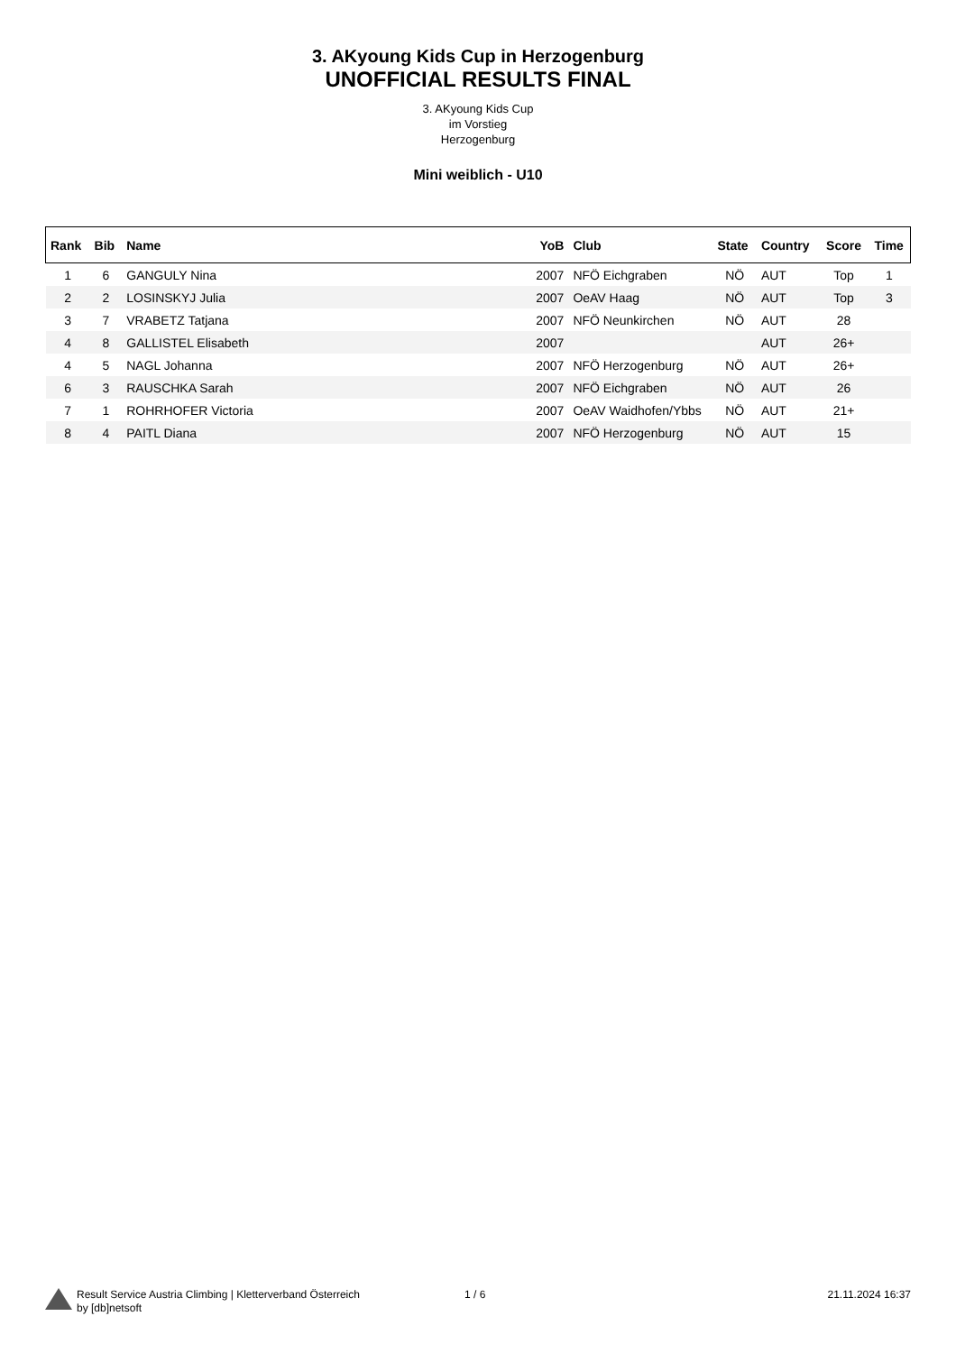3. AKyoung Kids Cup in Herzogenburg
UNOFFICIAL RESULTS FINAL
3. AKyoung Kids Cup
im Vorstieg
Herzogenburg
Mini weiblich - U10
| Rank | Bib | Name | YoB | Club | State | Country | Score | Time |
| --- | --- | --- | --- | --- | --- | --- | --- | --- |
| 1 | 6 | GANGULY Nina | 2007 | NFÖ Eichgraben | NÖ | AUT | Top | 1 |
| 2 | 2 | LOSINSKYJ Julia | 2007 | OeAV Haag | NÖ | AUT | Top | 3 |
| 3 | 7 | VRABETZ Tatjana | 2007 | NFÖ Neunkirchen | NÖ | AUT | 28 | |
| 4 | 8 | GALLISTEL Elisabeth | 2007 | | | AUT | 26+ | |
| 4 | 5 | NAGL Johanna | 2007 | NFÖ Herzogenburg | NÖ | AUT | 26+ | |
| 6 | 3 | RAUSCHKA Sarah | 2007 | NFÖ Eichgraben | NÖ | AUT | 26 | |
| 7 | 1 | ROHRHOFER Victoria | 2007 | OeAV Waidhofen/Ybbs | NÖ | AUT | 21+ | |
| 8 | 4 | PAITL Diana | 2007 | NFÖ Herzogenburg | NÖ | AUT | 15 | |
Result Service Austria Climbing | Kletterverband Österreich
by [db]netsoft
1 / 6 21.11.2024 16:37